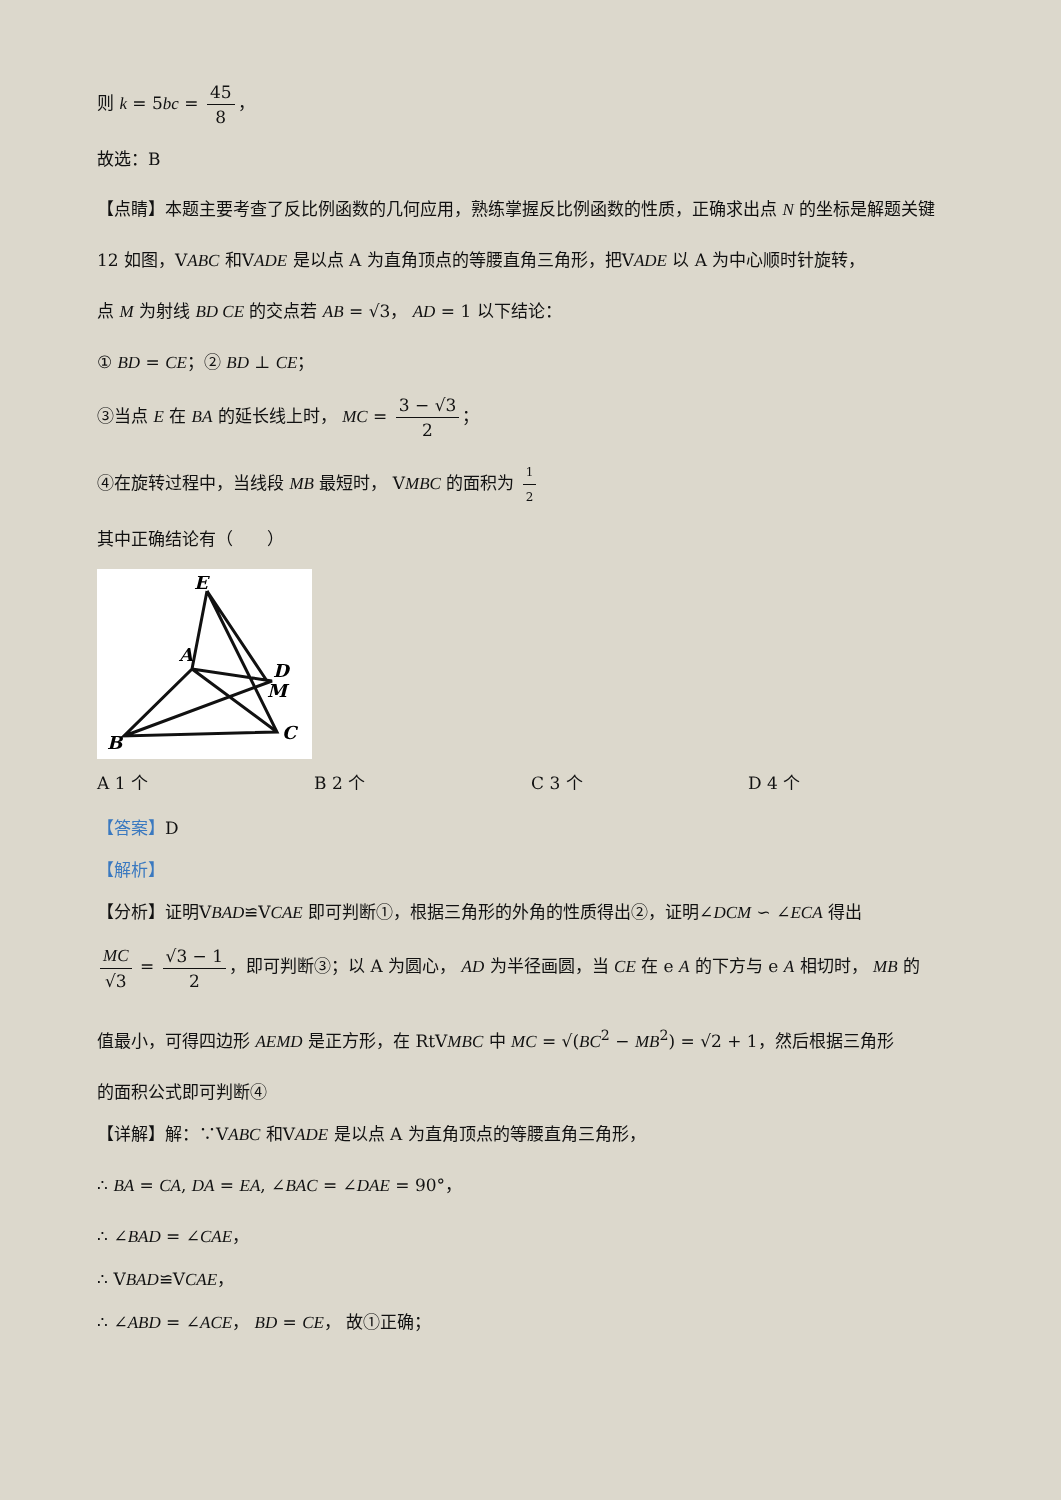则 k = 5bc = 45 8 ，
故选：B
【点睛】本题主要考查了反比例函数的几何应用，熟练掌握反比例函数的性质，正确求出点 N 的坐标是解题关键
12 如图，VABC 和VADE 是以点 A 为直角顶点的等腰直角三角形，把VADE 以 A 为中心顺时针旋转，
点 M 为射线 BD CE 的交点若 AB = √3， AD = 1 以下结论：
① BD = CE；② BD ⊥ CE；
③当点 E 在 BA 的延长线上时， MC = 3 − √3 2 ；
④在旋转过程中，当线段 MB 最短时， VMBC 的面积为 1 2
其中正确结论有（　　）
E
A
D
M
C
B
A 1 个 B 2 个 C 3 个 D 4 个
【答案】D
【解析】
【分析】证明VBAD≌VCAE 即可判断①，根据三角形的外角的性质得出②，证明∠DCM ∽ ∠ECA 得出
MC √3 = √3 − 1 2 ，即可判断③；以 A 为圆心， AD 为半径画圆，当 CE 在 e A 的下方与 e A 相切时， MB 的
值最小，可得四边形 AEMD 是正方形，在 RtVMBC 中 MC = √(BC<sup>2</sup> − MB<sup>2</sup>) = √2 + 1，然后根据三角形
的面积公式即可判断④
【详解】解：∵VABC 和VADE 是以点 A 为直角顶点的等腰直角三角形，
∴ BA = CA, DA = EA, ∠BAC = ∠DAE = 90°，
∴ ∠BAD = ∠CAE，
∴ VBAD≌VCAE，
∴ ∠ABD = ∠ACE， BD = CE， 故①正确；